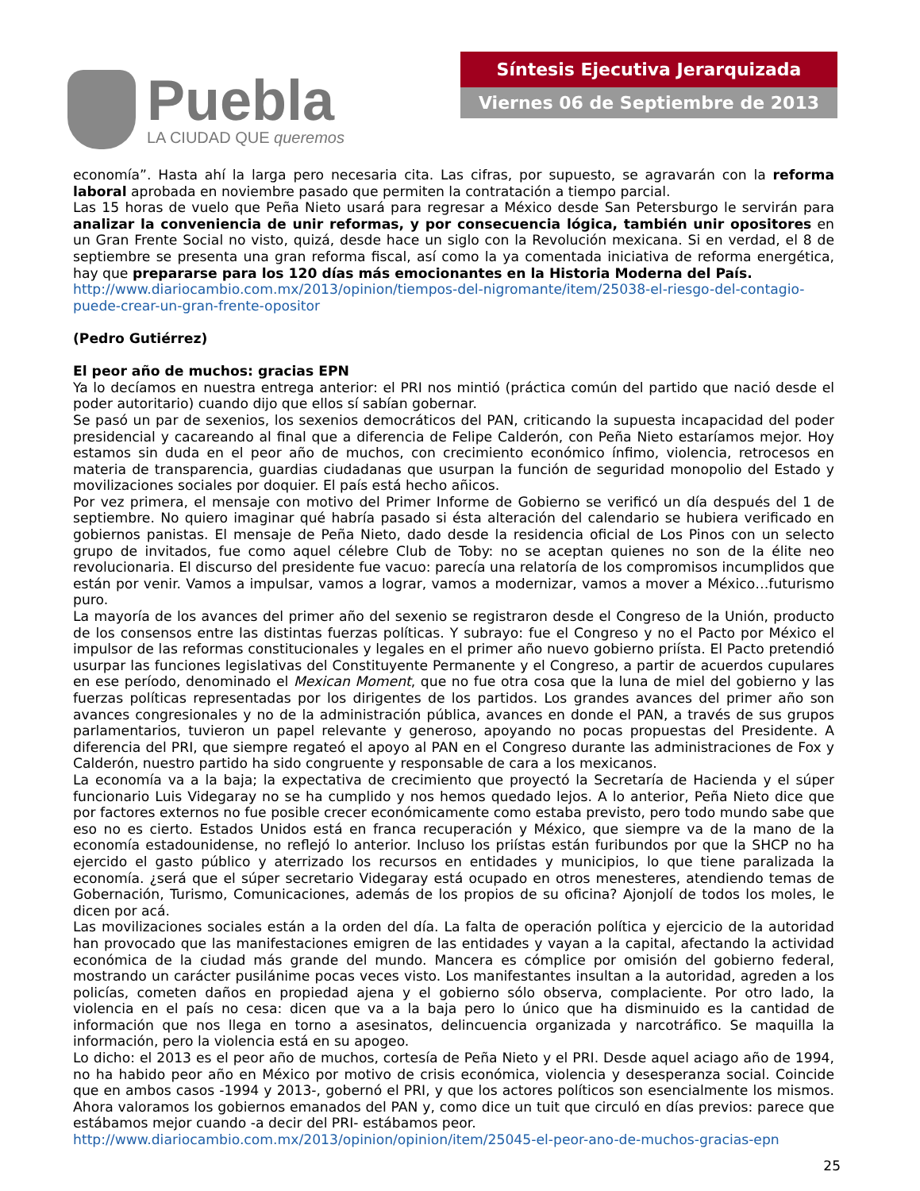Puebla
LA CIUDAD QUE queremos
Síntesis Ejecutiva Jerarquizada
Viernes 06 de Septiembre de 2013
economía”. Hasta ahí la larga pero necesaria cita. Las cifras, por supuesto, se agravarán con la reforma laboral aprobada en noviembre pasado que permiten la contratación a tiempo parcial.
Las 15 horas de vuelo que Peña Nieto usará para regresar a México desde San Petersburgo le servirán para analizar la conveniencia de unir reformas, y por consecuencia lógica, también unir opositores en un Gran Frente Social no visto, quizá, desde hace un siglo con la Revolución mexicana. Si en verdad, el 8 de septiembre se presenta una gran reforma fiscal, así como la ya comentada iniciativa de reforma energética, hay que prepararse para los 120 días más emocionantes en la Historia Moderna del País.
http://www.diariocambio.com.mx/2013/opinion/tiempos-del-nigromante/item/25038-el-riesgo-del-contagio-puede-crear-un-gran-frente-opositor
(Pedro Gutiérrez)
El peor año de muchos: gracias EPN
Ya lo decíamos en nuestra entrega anterior: el PRI nos mintió (práctica común del partido que nació desde el poder autoritario) cuando dijo que ellos sí sabían gobernar.
Se pasó un par de sexenios, los sexenios democráticos del PAN, criticando la supuesta incapacidad del poder presidencial y cacareando al final que a diferencia de Felipe Calderón, con Peña Nieto estaríamos mejor. Hoy estamos sin duda en el peor año de muchos, con crecimiento económico ínfimo, violencia, retrocesos en materia de transparencia, guardias ciudadanas que usurpan la función de seguridad monopolio del Estado y movilizaciones sociales por doquier. El país está hecho añicos.
Por vez primera, el mensaje con motivo del Primer Informe de Gobierno se verificó un día después del 1 de septiembre. No quiero imaginar qué habría pasado si ésta alteración del calendario se hubiera verificado en gobiernos panistas. El mensaje de Peña Nieto, dado desde la residencia oficial de Los Pinos con un selecto grupo de invitados, fue como aquel célebre Club de Toby: no se aceptan quienes no son de la élite neo revolucionaria. El discurso del presidente fue vacuo: parecía una relatoría de los compromisos incumplidos que están por venir. Vamos a impulsar, vamos a lograr, vamos a modernizar, vamos a mover a México…futurismo puro.
La mayoría de los avances del primer año del sexenio se registraron desde el Congreso de la Unión, producto de los consensos entre las distintas fuerzas políticas. Y subrayo: fue el Congreso y no el Pacto por México el impulsor de las reformas constitucionales y legales en el primer año nuevo gobierno priísta. El Pacto pretendió usurpar las funciones legislativas del Constituyente Permanente y el Congreso, a partir de acuerdos cupulares en ese período, denominado el Mexican Moment, que no fue otra cosa que la luna de miel del gobierno y las fuerzas políticas representadas por los dirigentes de los partidos. Los grandes avances del primer año son avances congresionales y no de la administración pública, avances en donde el PAN, a través de sus grupos parlamentarios, tuvieron un papel relevante y generoso, apoyando no pocas propuestas del Presidente. A diferencia del PRI, que siempre regateó el apoyo al PAN en el Congreso durante las administraciones de Fox y Calderón, nuestro partido ha sido congruente y responsable de cara a los mexicanos.
La economía va a la baja; la expectativa de crecimiento que proyectó la Secretaría de Hacienda y el súper funcionario Luis Videgaray no se ha cumplido y nos hemos quedado lejos. A lo anterior, Peña Nieto dice que por factores externos no fue posible crecer económicamente como estaba previsto, pero todo mundo sabe que eso no es cierto. Estados Unidos está en franca recuperación y México, que siempre va de la mano de la economía estadounidense, no reflejó lo anterior. Incluso los priístas están furibundos por que la SHCP no ha ejercido el gasto público y aterrizado los recursos en entidades y municipios, lo que tiene paralizada la economía. ¿será que el súper secretario Videgaray está ocupado en otros menesteres, atendiendo temas de Gobernación, Turismo, Comunicaciones, además de los propios de su oficina? Ajonjolí de todos los moles, le dicen por acá.
Las movilizaciones sociales están a la orden del día. La falta de operación política y ejercicio de la autoridad han provocado que las manifestaciones emigren de las entidades y vayan a la capital, afectando la actividad económica de la ciudad más grande del mundo. Mancera es cómplice por omisión del gobierno federal, mostrando un carácter pusilánime pocas veces visto. Los manifestantes insultan a la autoridad, agreden a los policías, cometen daños en propiedad ajena y el gobierno sólo observa, complaciente. Por otro lado, la violencia en el país no cesa: dicen que va a la baja pero lo único que ha disminuido es la cantidad de información que nos llega en torno a asesinatos, delincuencia organizada y narcotráfico. Se maquilla la información, pero la violencia está en su apogeo.
Lo dicho: el 2013 es el peor año de muchos, cortesía de Peña Nieto y el PRI. Desde aquel aciago año de 1994, no ha habido peor año en México por motivo de crisis económica, violencia y desesperanza social. Coincide que en ambos casos -1994 y 2013-, gobernó el PRI, y que los actores políticos son esencialmente los mismos. Ahora valoramos los gobiernos emanados del PAN y, como dice un tuit que circuló en días previos: parece que estábamos mejor cuando -a decir del PRI- estábamos peor.
http://www.diariocambio.com.mx/2013/opinion/opinion/item/25045-el-peor-ano-de-muchos-gracias-epn
25